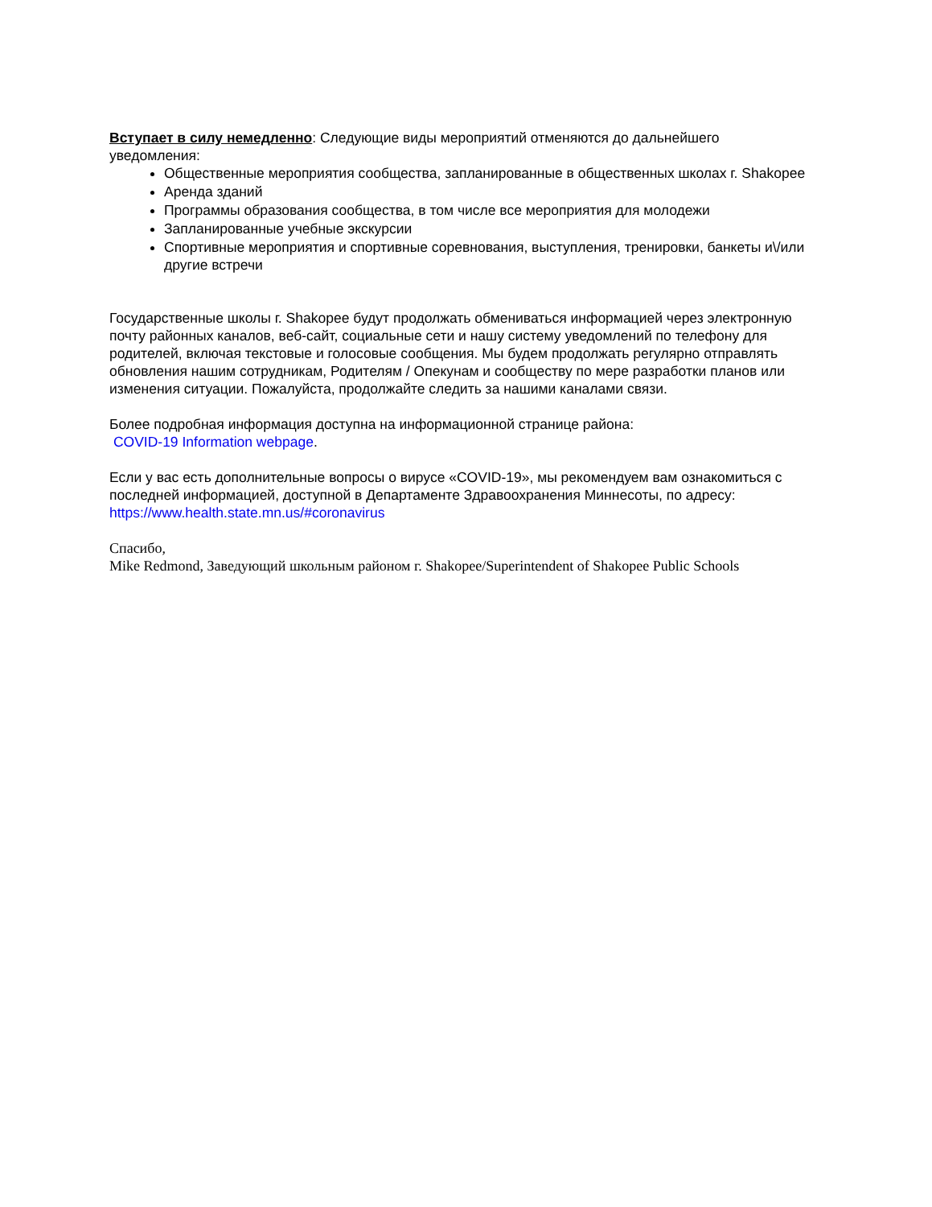Вступает в силу немедленно: Следующие виды мероприятий отменяются до дальнейшего уведомления:
Общественные мероприятия сообщества, запланированные в общественных школах г. Shakopee
Аренда зданий
Программы образования сообщества, в том числе все мероприятия для молодежи
Запланированные учебные экскурсии
Спортивные мероприятия и спортивные соревнования, выступления, тренировки, банкеты и\/или другие встречи
Государственные школы г. Shakopee будут продолжать обмениваться информацией через электронную почту районных каналов, веб-сайт, социальные сети и нашу систему уведомлений по телефону для родителей, включая текстовые и голосовые сообщения. Мы будем продолжать регулярно отправлять обновления нашим сотрудникам, Родителям / Опекунам и сообществу по мере разработки планов или изменения ситуации. Пожалуйста, продолжайте следить за нашими каналами связи.
Более подробная информация доступна на информационной странице района:
COVID-19 Information webpage.
Если у вас есть дополнительные вопросы о вирусе «COVID-19», мы рекомендуем вам ознакомиться с последней информацией, доступной в Департаменте Здравоохранения Миннесоты, по адресу: https://www.health.state.mn.us/#coronavirus
Спасибо,
Mike Redmond, Заведующий школьным районом г. Shakopee/Superintendent of Shakopee Public Schools